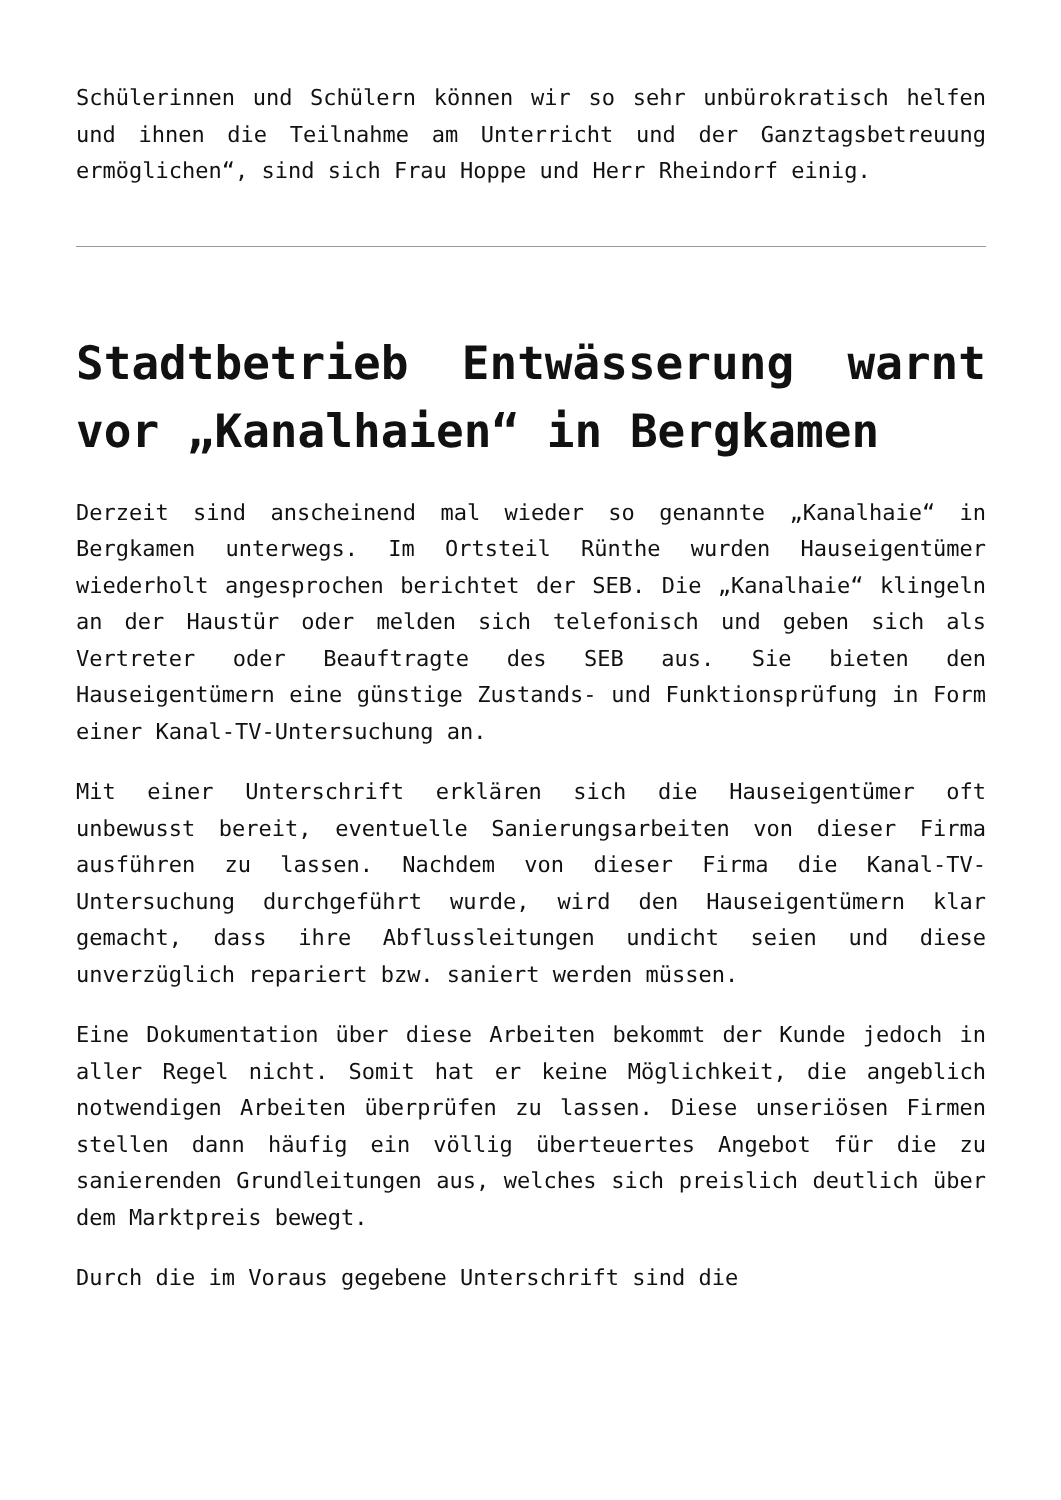Schülerinnen und Schülern können wir so sehr unbürokratisch helfen und ihnen die Teilnahme am Unterricht und der Ganztagsbetreuung ermöglichen“, sind sich Frau Hoppe und Herr Rheindorf einig.
Stadtbetrieb Entwässerung warnt vor „Kanalhaien“ in Bergkamen
Derzeit sind anscheinend mal wieder so genannte „Kanalhaie“ in Bergkamen unterwegs. Im Ortsteil Rünthe wurden Hauseigentümer wiederholt angesprochen berichtet der SEB. Die „Kanalhaie“ klingeln an der Haustür oder melden sich telefonisch und geben sich als Vertreter oder Beauftragte des SEB aus. Sie bieten den Hauseigentümern eine günstige Zustands- und Funktionsprüfung in Form einer Kanal-TV-Untersuchung an.
Mit einer Unterschrift erklären sich die Hauseigentümer oft unbewusst bereit, eventuelle Sanierungsarbeiten von dieser Firma ausführen zu lassen. Nachdem von dieser Firma die Kanal-TV-Untersuchung durchgeführt wurde, wird den Hauseigentümern klar gemacht, dass ihre Abflussleitungen undicht seien und diese unverzüglich repariert bzw. saniert werden müssen.
Eine Dokumentation über diese Arbeiten bekommt der Kunde jedoch in aller Regel nicht. Somit hat er keine Möglichkeit, die angeblich notwendigen Arbeiten überprüfen zu lassen. Diese unseriösen Firmen stellen dann häufig ein völlig überteuertes Angebot für die zu sanierenden Grundleitungen aus, welches sich preislich deutlich über dem Marktpreis bewegt.
Durch die im Voraus gegebene Unterschrift sind die